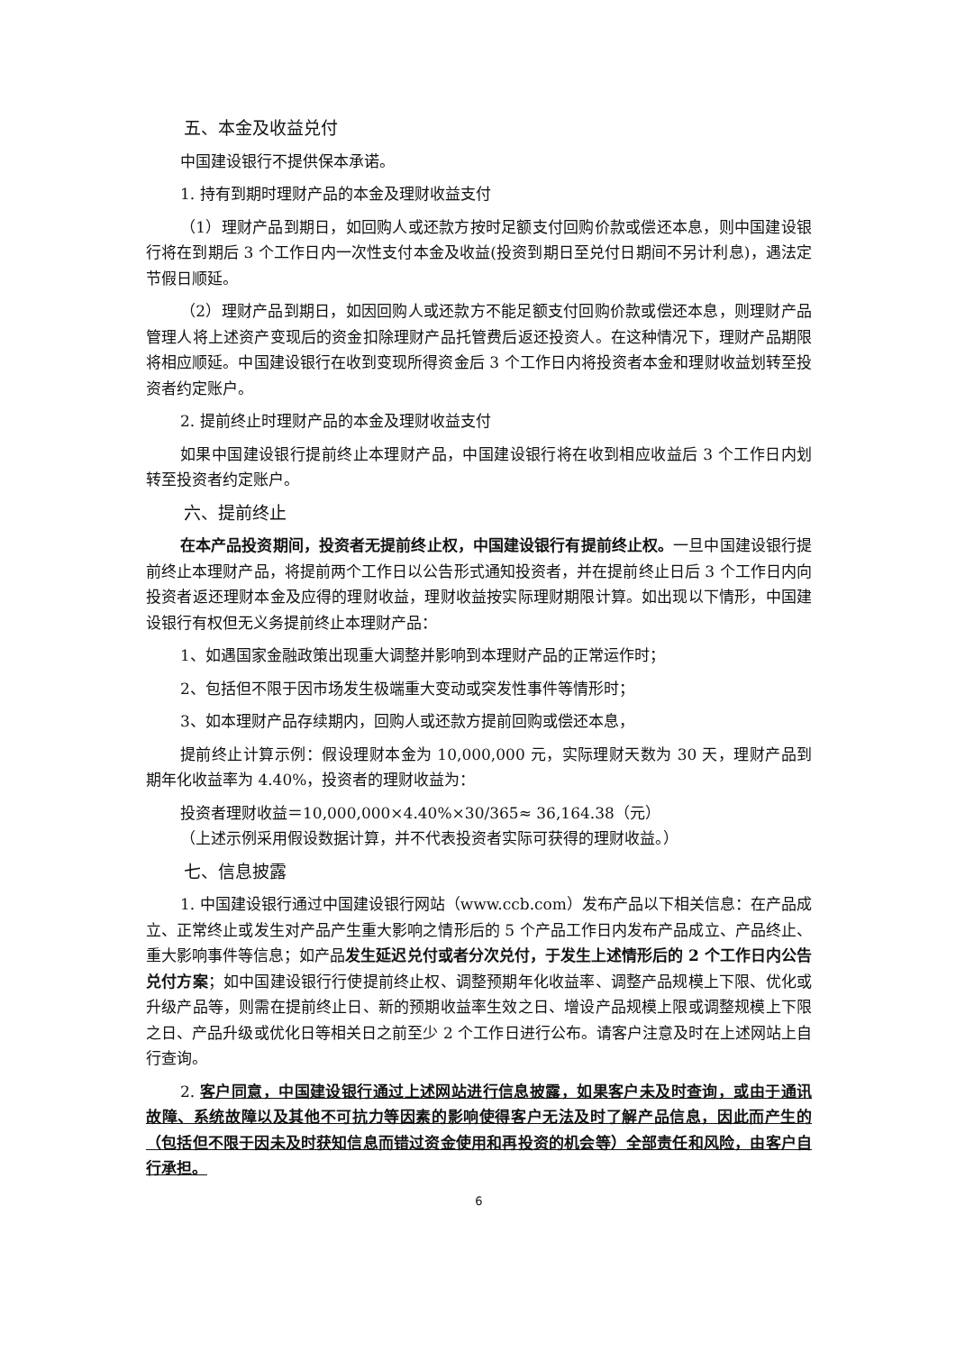五、本金及收益兑付
中国建设银行不提供保本承诺。
1. 持有到期时理财产品的本金及理财收益支付
（1）理财产品到期日，如回购人或还款方按时足额支付回购价款或偿还本息，则中国建设银行将在到期后 3 个工作日内一次性支付本金及收益(投资到期日至兑付日期间不另计利息)，遇法定节假日顺延。
（2）理财产品到期日，如因回购人或还款方不能足额支付回购价款或偿还本息，则理财产品管理人将上述资产变现后的资金扣除理财产品托管费后返还投资人。在这种情况下，理财产品期限将相应顺延。中国建设银行在收到变现所得资金后 3 个工作日内将投资者本金和理财收益划转至投资者约定账户。
2. 提前终止时理财产品的本金及理财收益支付
如果中国建设银行提前终止本理财产品，中国建设银行将在收到相应收益后 3 个工作日内划转至投资者约定账户。
六、提前终止
在本产品投资期间，投资者无提前终止权，中国建设银行有提前终止权。一旦中国建设银行提前终止本理财产品，将提前两个工作日以公告形式通知投资者，并在提前终止日后 3 个工作日内向投资者返还理财本金及应得的理财收益，理财收益按实际理财期限计算。如出现以下情形，中国建设银行有权但无义务提前终止本理财产品：
1、如遇国家金融政策出现重大调整并影响到本理财产品的正常运作时；
2、包括但不限于因市场发生极端重大变动或突发性事件等情形时；
3、如本理财产品存续期内，回购人或还款方提前回购或偿还本息，
提前终止计算示例：假设理财本金为 10,000,000 元，实际理财天数为 30 天，理财产品到期年化收益率为 4.40%，投资者的理财收益为：
投资者理财收益＝10,000,000×4.40%×30/365≈ 36,164.38（元）
（上述示例采用假设数据计算，并不代表投资者实际可获得的理财收益。）
七、信息披露
1. 中国建设银行通过中国建设银行网站（www.ccb.com）发布产品以下相关信息：在产品成立、正常终止或发生对产品产生重大影响之情形后的 5 个产品工作日内发布产品成立、产品终止、重大影响事件等信息；如产品发生延迟兑付或者分次兑付，于发生上述情形后的 2 个工作日内公告兑付方案；如中国建设银行行使提前终止权、调整预期年化收益率、调整产品规模上下限、优化或升级产品等，则需在提前终止日、新的预期收益率生效之日、增设产品规模上限或调整规模上下限之日、产品升级或优化日等相关日之前至少 2 个工作日进行公布。请客户注意及时在上述网站上自行查询。
2. 客户同意，中国建设银行通过上述网站进行信息披露，如果客户未及时查询，或由于通讯故障、系统故障以及其他不可抗力等因素的影响使得客户无法及时了解产品信息，因此而产生的（包括但不限于因未及时获知信息而错过资金使用和再投资的机会等）全部责任和风险，由客户自行承担。
6